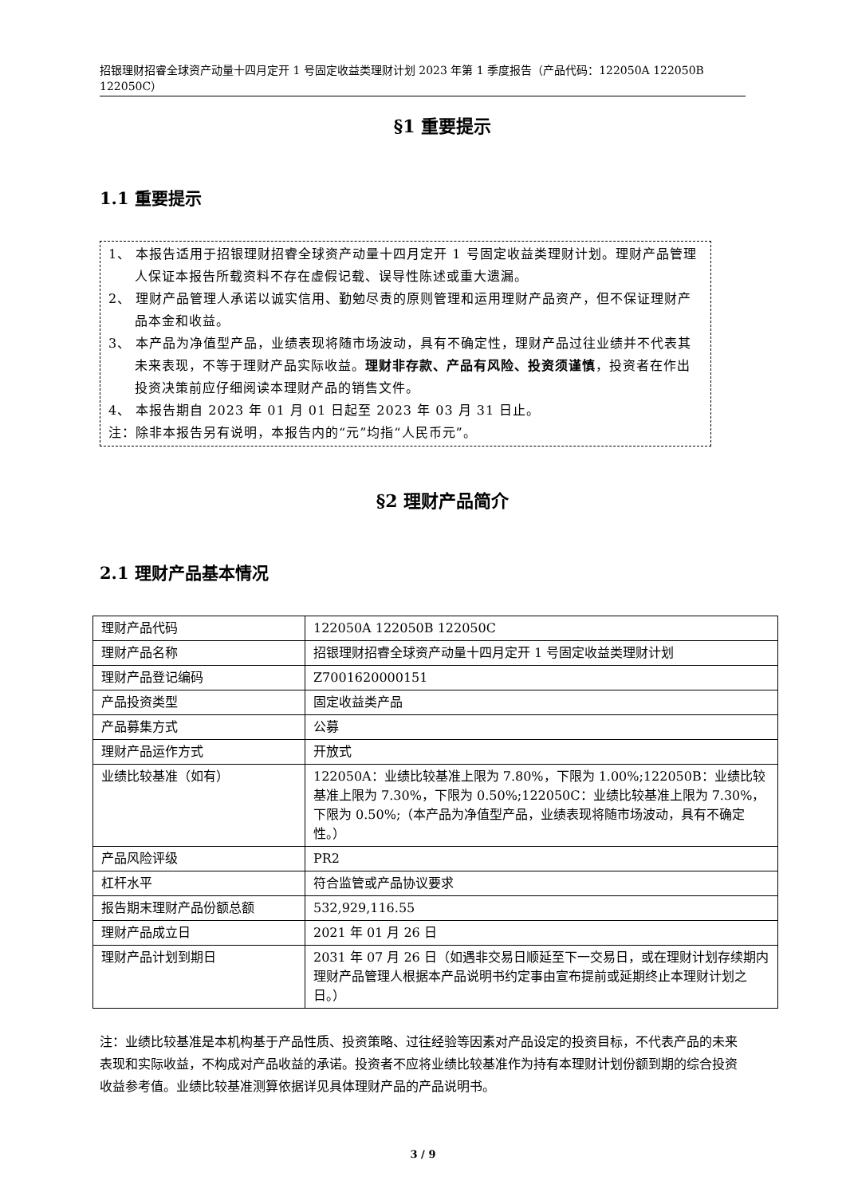招银理财招睿全球资产动量十四月定开 1 号固定收益类理财计划 2023 年第 1 季度报告（产品代码：122050A 122050B 122050C）
§1 重要提示
1.1 重要提示
1、 本报告适用于招银理财招睿全球资产动量十四月定开 1 号固定收益类理财计划。理财产品管理人保证本报告所载资料不存在虚假记载、误导性陈述或重大遗漏。
2、 理财产品管理人承诺以诚实信用、勤勉尽责的原则管理和运用理财产品资产，但不保证理财产品本金和收益。
3、 本产品为净值型产品，业绩表现将随市场波动，具有不确定性，理财产品过往业绩并不代表其未来表现，不等于理财产品实际收益。理财非存款、产品有风险、投资须谨慎，投资者在作出投资决策前应仔细阅读本理财产品的销售文件。
4、 本报告期自 2023 年 01 月 01 日起至 2023 年 03 月 31 日止。
注：除非本报告另有说明，本报告内的“元”均指“人民币元”。
§2 理财产品简介
2.1 理财产品基本情况
| 理财产品代码 | 122050A 122050B 122050C |
| 理财产品名称 | 招银理财招睿全球资产动量十四月定开 1 号固定收益类理财计划 |
| 理财产品登记编码 | Z7001620000151 |
| 产品投资类型 | 固定收益类产品 |
| 产品募集方式 | 公募 |
| 理财产品运作方式 | 开放式 |
| 业绩比较基准（如有） | 122050A：业绩比较基准上限为 7.80%，下限为 1.00%;122050B：业绩比较基准上限为 7.30%，下限为 0.50%;122050C：业绩比较基准上限为 7.30%，下限为 0.50%;（本产品为净值型产品，业绩表现将随市场波动，具有不确定性。） |
| 产品风险评级 | PR2 |
| 杠杆水平 | 符合监管或产品协议要求 |
| 报告期末理财产品份额总额 | 532,929,116.55 |
| 理财产品成立日 | 2021 年 01 月 26 日 |
| 理财产品计划到期日 | 2031 年 07 月 26 日（如遇非交易日顺延至下一交易日，或在理财计划存续期内理财产品管理人根据本产品说明书约定事由宣布提前或延期终止本理财计划之日。） |
注：业绩比较基准是本机构基于产品性质、投资策略、过往经验等因素对产品设定的投资目标，不代表产品的未来表现和实际收益，不构成对产品收益的承诺。投资者不应将业绩比较基准作为持有本理财计划份额到期的综合投资收益参考值。业绩比较基准测算依据详见具体理财产品的产品说明书。
3 / 9